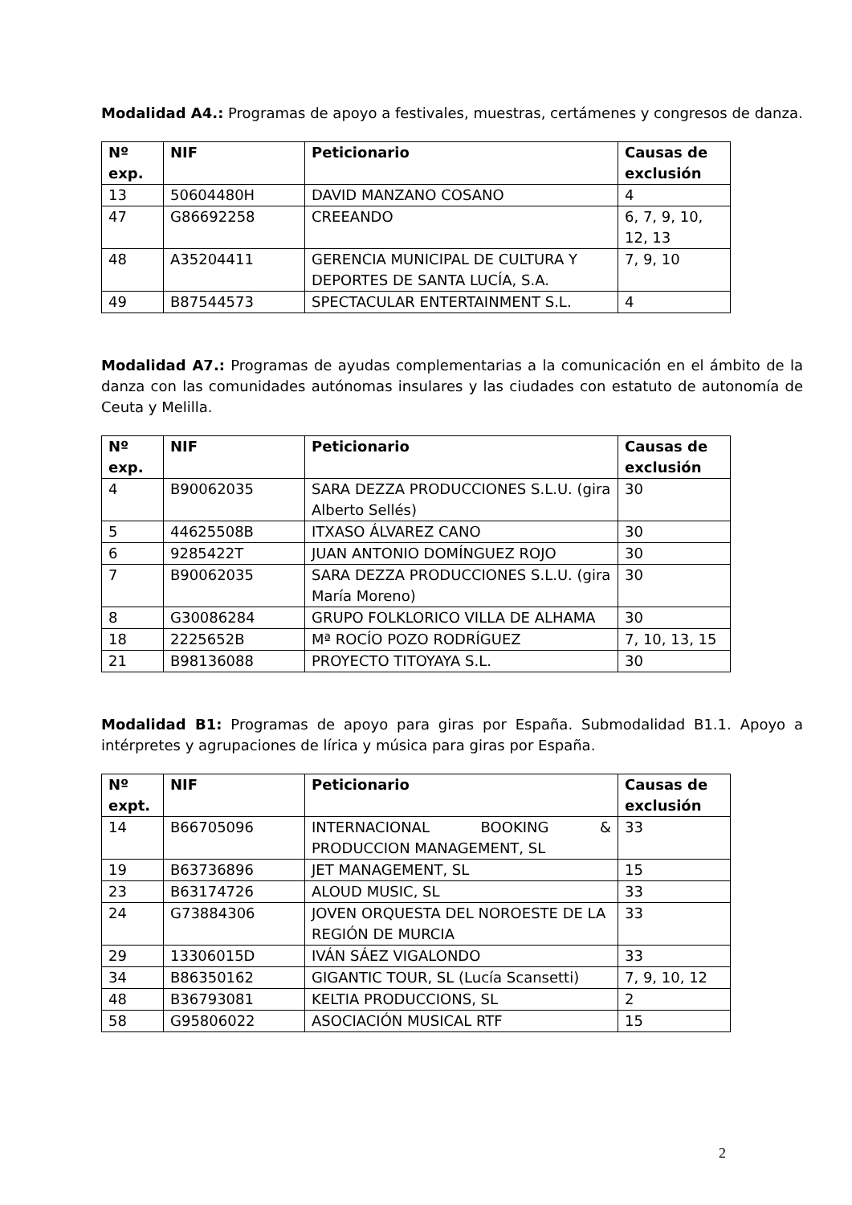Modalidad A4.: Programas de apoyo a festivales, muestras, certámenes y congresos de danza.
| Nº exp. | NIF | Peticionario | Causas de exclusión |
| --- | --- | --- | --- |
| 13 | 50604480H | DAVID MANZANO COSANO | 4 |
| 47 | G86692258 | CREEANDO | 6, 7, 9, 10, 12, 13 |
| 48 | A35204411 | GERENCIA MUNICIPAL DE CULTURA Y DEPORTES DE SANTA LUCÍA, S.A. | 7, 9, 10 |
| 49 | B87544573 | SPECTACULAR ENTERTAINMENT S.L. | 4 |
Modalidad A7.: Programas de ayudas complementarias a la comunicación en el ámbito de la danza con las comunidades autónomas insulares y las ciudades con estatuto de autonomía de Ceuta y Melilla.
| Nº exp. | NIF | Peticionario | Causas de exclusión |
| --- | --- | --- | --- |
| 4 | B90062035 | SARA DEZZA PRODUCCIONES S.L.U. (gira Alberto Sellés) | 30 |
| 5 | 44625508B | ITXASO ÁLVAREZ CANO | 30 |
| 6 | 9285422T | JUAN ANTONIO DOMÍNGUEZ ROJO | 30 |
| 7 | B90062035 | SARA DEZZA PRODUCCIONES S.L.U. (gira María Moreno) | 30 |
| 8 | G30086284 | GRUPO FOLKLORICO VILLA DE ALHAMA | 30 |
| 18 | 2225652B | Mª ROCÍO POZO RODRÍGUEZ | 7, 10, 13, 15 |
| 21 | B98136088 | PROYECTO TITOYAYA S.L. | 30 |
Modalidad B1: Programas de apoyo para giras por España. Submodalidad B1.1. Apoyo a intérpretes y agrupaciones de lírica y música para giras por España.
| Nº expt. | NIF | Peticionario | Causas de exclusión |
| --- | --- | --- | --- |
| 14 | B66705096 | INTERNACIONAL BOOKING & PRODUCCION MANAGEMENT, SL | 33 |
| 19 | B63736896 | JET MANAGEMENT, SL | 15 |
| 23 | B63174726 | ALOUD MUSIC, SL | 33 |
| 24 | G73884306 | JOVEN ORQUESTA DEL NOROESTE DE LA REGIÓN DE MURCIA | 33 |
| 29 | 13306015D | IVÁN SÁEZ VIGALONDO | 33 |
| 34 | B86350162 | GIGANTIC TOUR, SL (Lucía Scansetti) | 7, 9, 10, 12 |
| 48 | B36793081 | KELTIA PRODUCCIONS, SL | 2 |
| 58 | G95806022 | ASOCIACIÓN MUSICAL RTF | 15 |
2